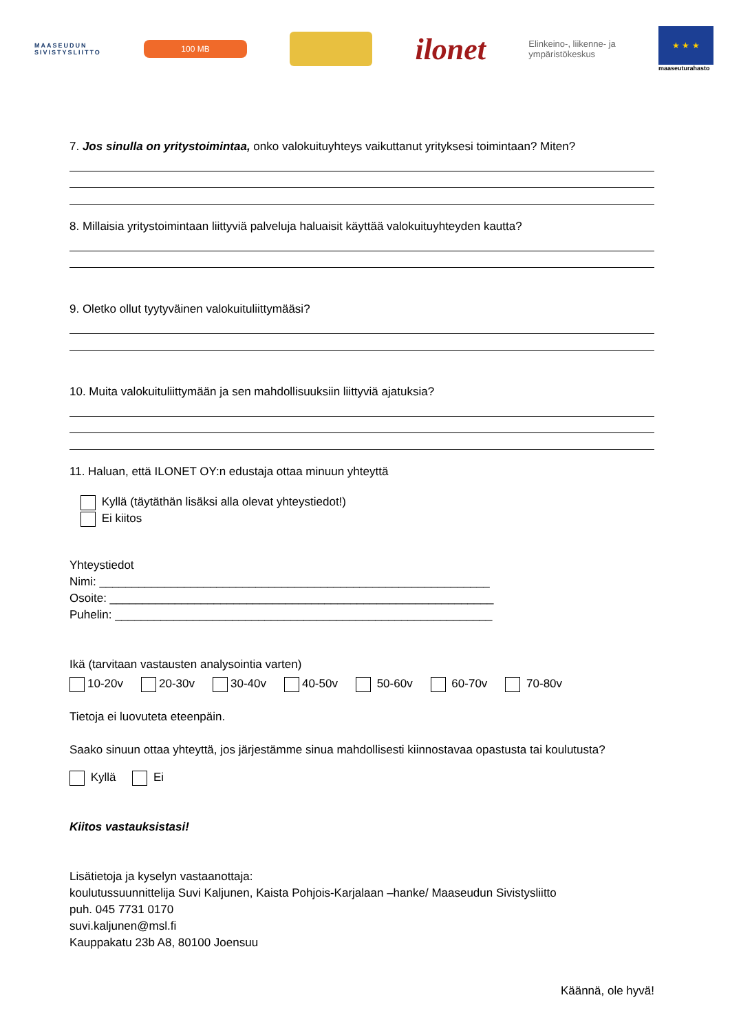MAASEUDUN
SIVISTYSLIITTO
100 MB
ilonet
Elinkeino-, liikenne- ja
ympäristökeskus
★ ★ ★
maaseuturahasto
7. Jos sinulla on yritystoimintaa, onko valokuituyhteys vaikuttanut yrityksesi toimintaan? Miten?
8. Millaisia yritystoimintaan liittyviä palveluja haluaisit käyttää valokuituyhteyden kautta?
9. Oletko ollut tyytyväinen valokuituliittymääsi?
10. Muita valokuituliittymään ja sen mahdollisuuksiin liittyviä ajatuksia?
11. Haluan, että ILONET OY:n edustaja ottaa minuun yhteyttä
Kyllä (täytäthän lisäksi alla olevat yhteystiedot!)
Ei kiitos
Yhteystiedot
Nimi: ____________________________________________________________
Osoite: ___________________________________________________________
Puhelin: __________________________________________________________
Ikä (tarvitaan vastausten analysointia varten)
10-20v 20-30v 30-40v 40-50v 50-60v 60-70v 70-80v
Tietoja ei luovuteta eteenpäin.
Saako sinuun ottaa yhteyttä, jos järjestämme sinua mahdollisesti kiinnostavaa opastusta tai koulutusta?
Kyllä Ei
Kiitos vastauksistasi!
Lisätietoja ja kyselyn vastaanottaja:
koulutussuunnittelija Suvi Kaljunen, Kaista Pohjois-Karjalaan –hanke/ Maaseudun Sivistysliitto
puh. 045 7731 0170
suvi.kaljunen@msl.fi
Kauppakatu 23b A8, 80100 Joensuu
Käännä, ole hyvä!